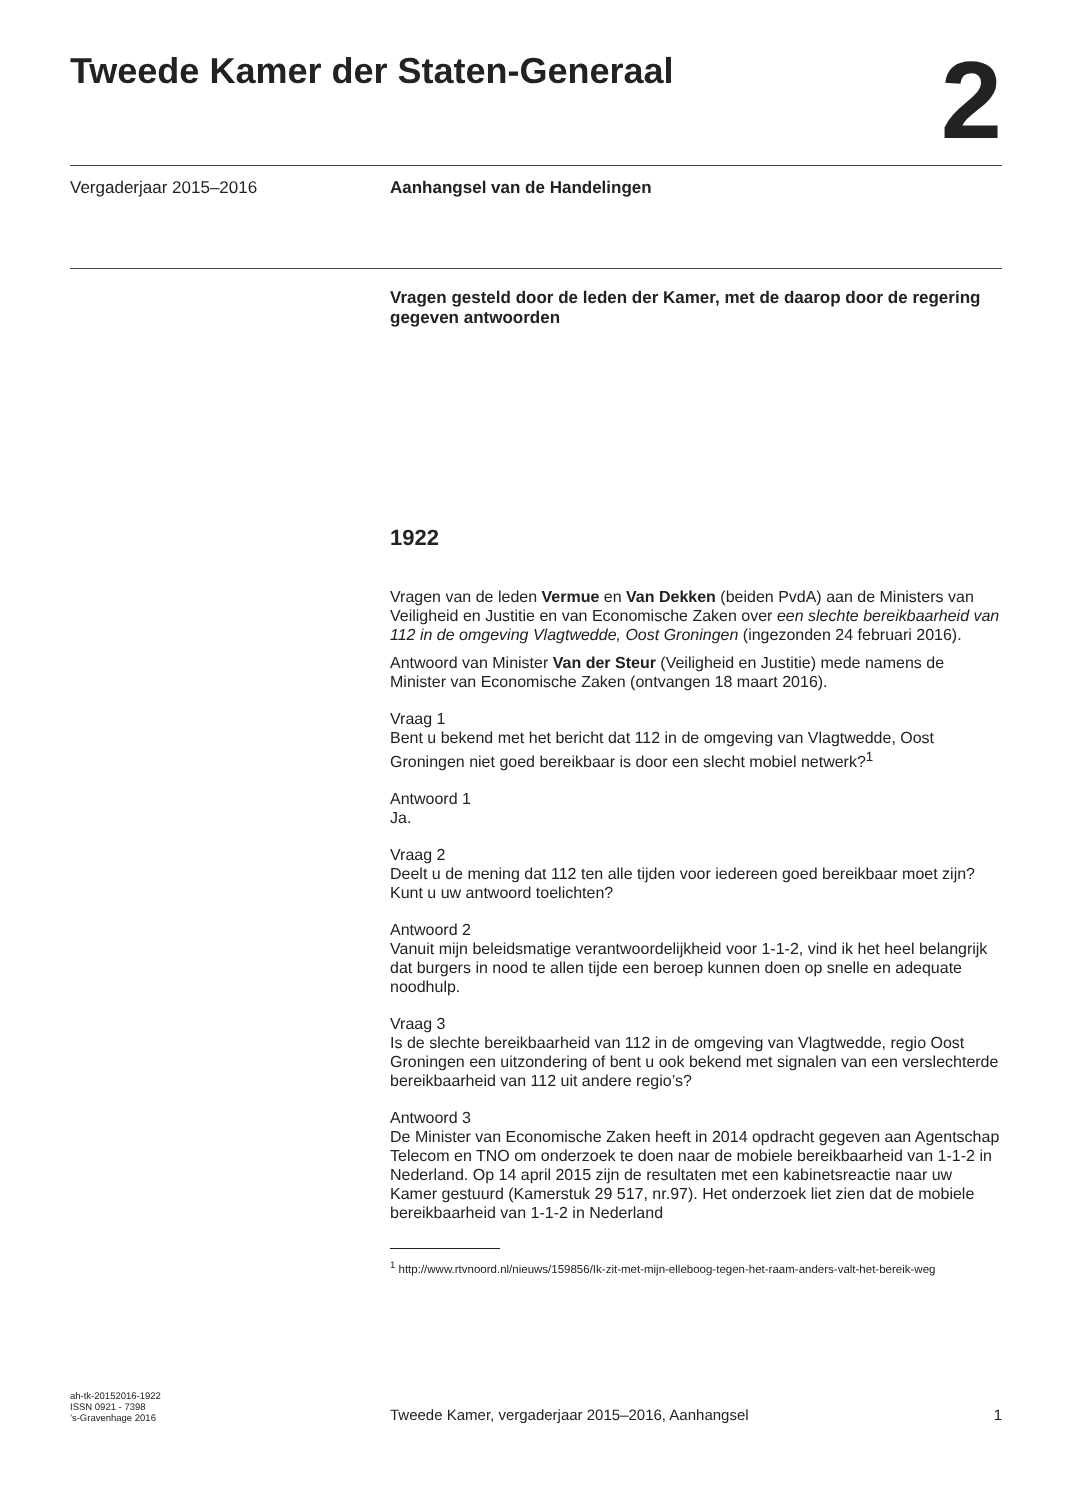Tweede Kamer der Staten-Generaal
2
Vergaderjaar 2015–2016 Aanhangsel van de Handelingen
Vragen gesteld door de leden der Kamer, met de daarop door de regering gegeven antwoorden
1922
Vragen van de leden Vermue en Van Dekken (beiden PvdA) aan de Ministers van Veiligheid en Justitie en van Economische Zaken over een slechte bereikbaarheid van 112 in de omgeving Vlagtwedde, Oost Groningen (ingezonden 24 februari 2016).
Antwoord van Minister Van der Steur (Veiligheid en Justitie) mede namens de Minister van Economische Zaken (ontvangen 18 maart 2016).
Vraag 1
Bent u bekend met het bericht dat 112 in de omgeving van Vlagtwedde, Oost Groningen niet goed bereikbaar is door een slecht mobiel netwerk?<sup>1</sup>
Antwoord 1
Ja.
Vraag 2
Deelt u de mening dat 112 ten alle tijden voor iedereen goed bereikbaar moet zijn? Kunt u uw antwoord toelichten?
Antwoord 2
Vanuit mijn beleidsmatige verantwoordelijkheid voor 1-1-2, vind ik het heel belangrijk dat burgers in nood te allen tijde een beroep kunnen doen op snelle en adequate noodhulp.
Vraag 3
Is de slechte bereikbaarheid van 112 in de omgeving van Vlagtwedde, regio Oost Groningen een uitzondering of bent u ook bekend met signalen van een verslechterde bereikbaarheid van 112 uit andere regio’s?
Antwoord 3
De Minister van Economische Zaken heeft in 2014 opdracht gegeven aan Agentschap Telecom en TNO om onderzoek te doen naar de mobiele bereikbaarheid van 1-1-2 in Nederland. Op 14 april 2015 zijn de resultaten met een kabinetsreactie naar uw Kamer gestuurd (Kamerstuk 29 517, nr.97). Het onderzoek liet zien dat de mobiele bereikbaarheid van 1-1-2 in Nederland
<sup>1</sup> http://www.rtvnoord.nl/nieuws/159856/Ik-zit-met-mijn-elleboog-tegen-het-raam-anders-valt-het-bereik-weg
ah-tk-20152016-1922
ISSN 0921 - 7398
’s-Gravenhage 2016
Tweede Kamer, vergaderjaar 2015–2016, Aanhangsel
1